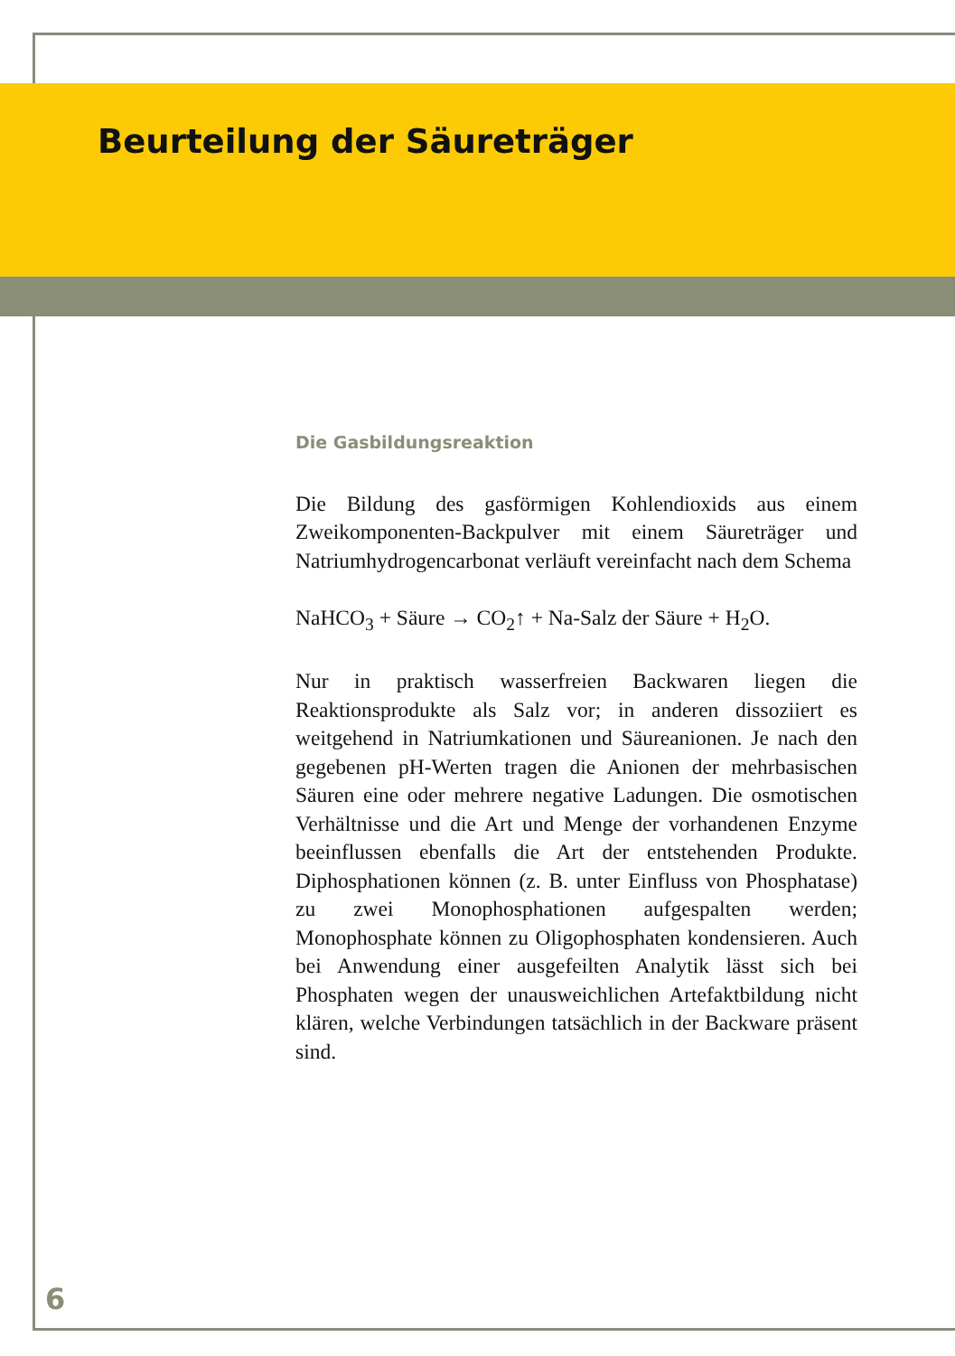Beurteilung der Säureträger
Die Gasbildungsreaktion
Die Bildung des gasförmigen Kohlendioxids aus einem Zweikomponenten-Backpulver mit einem Säureträger und Natriumhydrogencarbonat verläuft vereinfacht nach dem Schema
NaHCO<sub>3</sub> + Säure → CO<sub>2</sub>↑ + Na-Salz der Säure + H<sub>2</sub>O.
Nur in praktisch wasserfreien Backwaren liegen die Reaktionsprodukte als Salz vor; in anderen dissoziiert es weitgehend in Natriumkationen und Säureanionen. Je nach den gegebenen pH-Werten tragen die Anionen der mehrbasischen Säuren eine oder mehrere negative Ladungen. Die osmotischen Verhältnisse und die Art und Menge der vorhandenen Enzyme beeinflussen ebenfalls die Art der entstehenden Produkte. Diphosphationen können (z. B. unter Einfluss von Phosphatase) zu zwei Monophosphationen aufgespalten werden; Monophosphate können zu Oligophosphaten kondensieren. Auch bei Anwendung einer ausgefeilten Analytik lässt sich bei Phosphaten wegen der unausweichlichen Artefaktbildung nicht klären, welche Verbindungen tatsächlich in der Backware präsent sind.
6